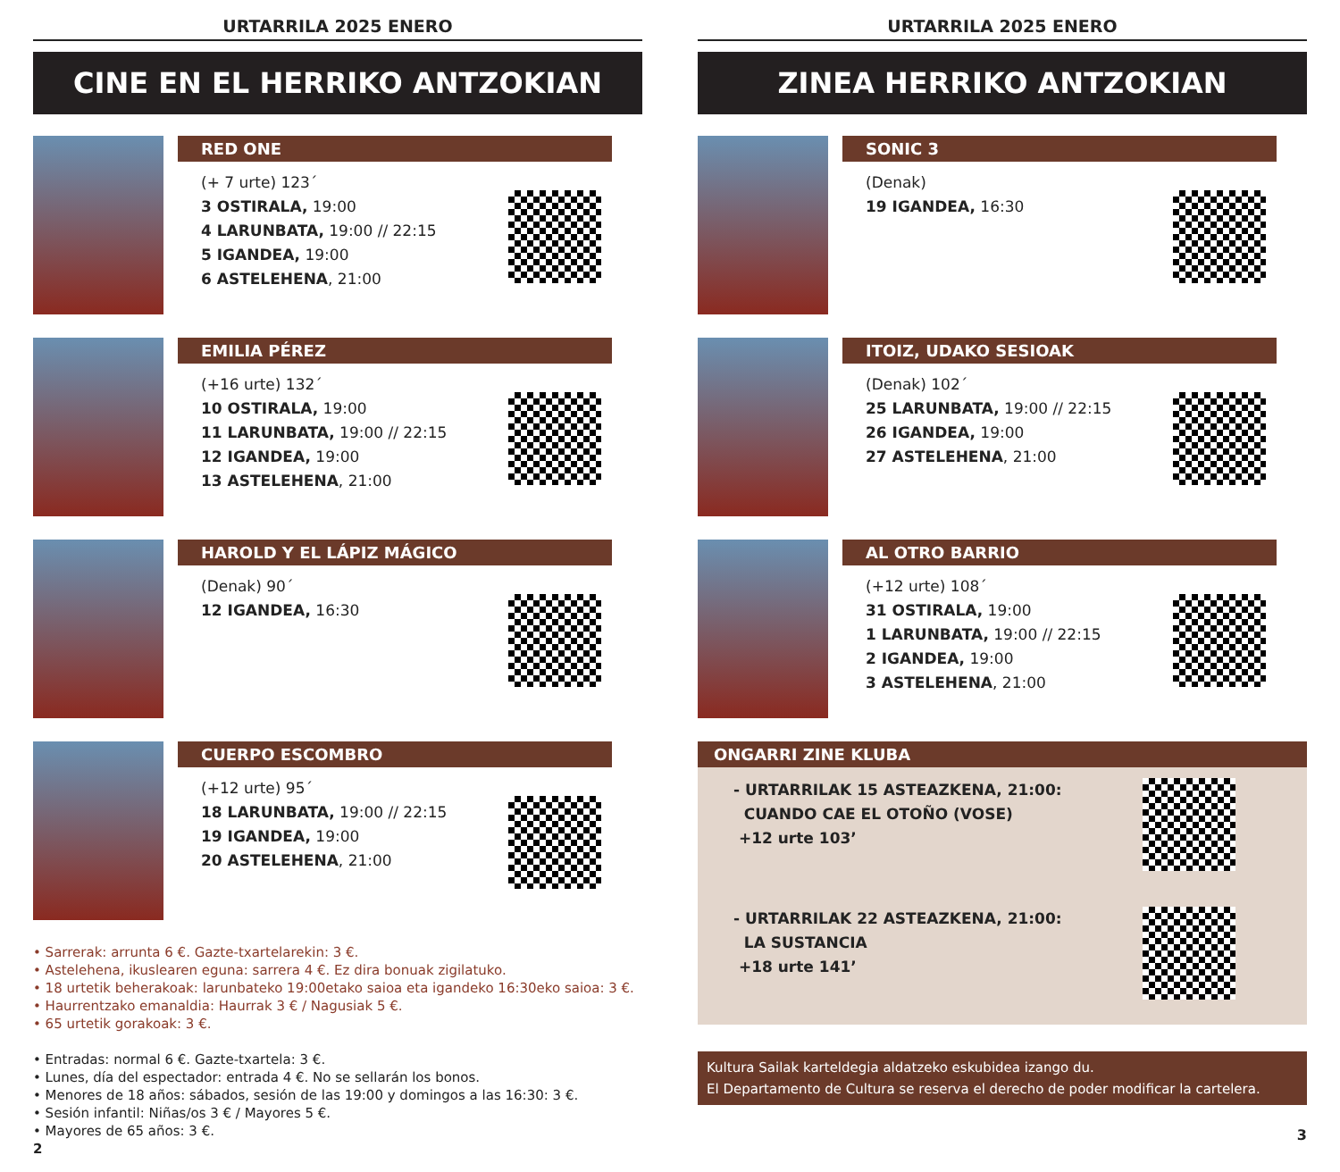URTARRILA 2025 ENERO
CINE EN EL HERRIKO ANTZOKIAN
RED ONE
(+ 7 urte) 123´
3 OSTIRALA, 19:00
4 LARUNBATA, 19:00 // 22:15
5 IGANDEA, 19:00
6 ASTELEHENA, 21:00
EMILIA PÉREZ
(+16 urte) 132´
10 OSTIRALA, 19:00
11 LARUNBATA, 19:00 // 22:15
12 IGANDEA, 19:00
13 ASTELEHENA, 21:00
HAROLD Y EL LÁPIZ MÁGICO
(Denak) 90´
12 IGANDEA, 16:30
CUERPO ESCOMBRO
(+12 urte) 95´
18 LARUNBATA, 19:00 // 22:15
19 IGANDEA, 19:00
20 ASTELEHENA, 21:00
• Sarrerak: arrunta 6 €. Gazte-txartelarekin: 3 €.
• Astelehena, ikuslearen eguna: sarrera 4 €. Ez dira bonuak zigilatuko.
• 18 urtetik beherakoak: larunbateko 19:00etako saioa eta igandeko 16:30eko saioa: 3 €.
• Haurrentzako emanaldia: Haurrak 3 € / Nagusiak 5 €.
• 65 urtetik gorakoak: 3 €.
• Entradas: normal 6 €. Gazte-txartela: 3 €.
• Lunes, día del espectador: entrada 4 €. No se sellarán los bonos.
• Menores de 18 años: sábados, sesión de las 19:00 y domingos a las 16:30: 3 €.
• Sesión infantil: Niñas/os 3 € / Mayores 5 €.
• Mayores de 65 años: 3 €.
2
URTARRILA 2025 ENERO
ZINEA HERRIKO ANTZOKIAN
SONIC 3
(Denak)
19 IGANDEA, 16:30
ITOIZ, UDAKO SESIOAK
(Denak) 102´
25 LARUNBATA, 19:00 // 22:15
26 IGANDEA, 19:00
27 ASTELEHENA, 21:00
AL OTRO BARRIO
(+12 urte) 108´
31 OSTIRALA, 19:00
1 LARUNBATA, 19:00 // 22:15
2 IGANDEA, 19:00
3 ASTELEHENA, 21:00
ONGARRI ZINE KLUBA
- URTARRILAK 15 ASTEAZKENA, 21:00:
CUANDO CAE EL OTOÑO (VOSE)
+12 urte 103’
- URTARRILAK 22 ASTEAZKENA, 21:00:
LA SUSTANCIA
+18 urte 141’
Kultura Sailak karteldegia aldatzeko eskubidea izango du.
El Departamento de Cultura se reserva el derecho de poder modificar la cartelera.
3